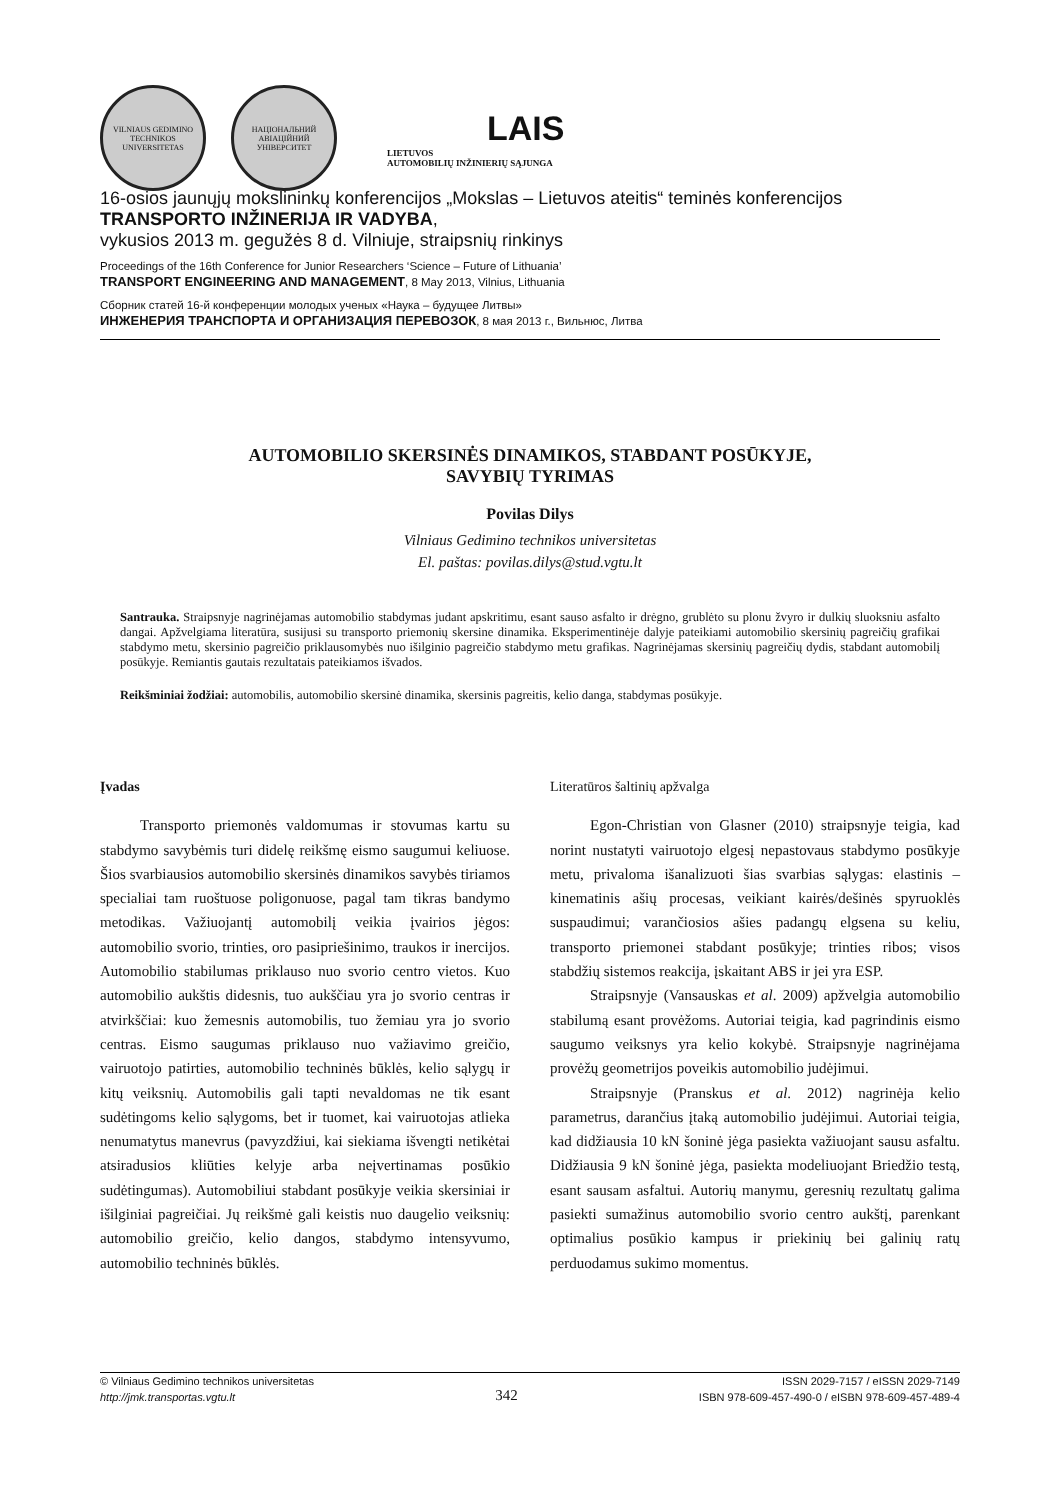VILNIAUS GEDIMINO TECHNIKOS UNIVERSITETAS
НАЦІОНАЛЬНИЙ АВІАЦІЙНИЙ УНІВЕРСИТЕТ
LAIS
LIETUVOS
AUTOMOBILIŲ INŽINIERIŲ SĄJUNGA
16-osios jaunųjų mokslininkų konferencijos „Mokslas – Lietuvos ateitis“ teminės konferencijos
TRANSPORTO INŽINERIJA IR VADYBA,
vykusios 2013 m. gegužės 8 d. Vilniuje, straipsnių rinkinys
Proceedings of the 16th Conference for Junior Researchers ‘Science – Future of Lithuania’
TRANSPORT ENGINEERING AND MANAGEMENT, 8 May 2013, Vilnius, Lithuania
Сборник статей 16-й конференции молодых ученых «Наука – будущее Литвы»
ИНЖЕНЕРИЯ ТРАНСПОРТА И ОРГАНИЗАЦИЯ ПЕРЕВОЗОК, 8 мая 2013 г., Вильнюс, Литва
AUTOMOBILIO SKERSINĖS DINAMIKOS, STABDANT POSŪKYJE,
SAVYBIŲ TYRIMAS
Povilas Dilys
Vilniaus Gedimino technikos universitetas
El. paštas: povilas.dilys@stud.vgtu.lt
Santrauka. Straipsnyje nagrinėjamas automobilio stabdymas judant apskritimu, esant sauso asfalto ir drėgno, grublėto su plonu žvyro ir dulkių sluoksniu asfalto dangai. Apžvelgiama literatūra, susijusi su transporto priemonių skersine dinamika. Eksperimentinėje dalyje pateikiami automobilio skersinių pagreičių grafikai stabdymo metu, skersinio pagreičio priklausomybės nuo išilginio pagreičio stabdymo metu grafikas. Nagrinėjamas skersinių pagreičių dydis, stabdant automobilį posūkyje. Remiantis gautais rezultatais pateikiamos išvados.
Reikšminiai žodžiai: automobilis, automobilio skersinė dinamika, skersinis pagreitis, kelio danga, stabdymas posūkyje.
Įvadas
Transporto priemonės valdomumas ir stovumas kartu su stabdymo savybėmis turi didelę reikšmę eismo saugumui keliuose. Šios svarbiausios automobilio skersinės dinamikos savybės tiriamos specialiai tam ruoštuose poligonuose, pagal tam tikras bandymo metodikas. Važiuojantį automobilį veikia įvairios jėgos: automobilio svorio, trinties, oro pasipriešinimo, traukos ir inercijos. Automobilio stabilumas priklauso nuo svorio centro vietos. Kuo automobilio aukštis didesnis, tuo aukščiau yra jo svorio centras ir atvirkščiai: kuo žemesnis automobilis, tuo žemiau yra jo svorio centras. Eismo saugumas priklauso nuo važiavimo greičio, vairuotojo patirties, automobilio techninės būklės, kelio sąlygų ir kitų veiksnių. Automobilis gali tapti nevaldomas ne tik esant sudėtingoms kelio sąlygoms, bet ir tuomet, kai vairuotojas atlieka nenumatytus manevrus (pavyzdžiui, kai siekiama išvengti netikėtai atsiradusios kliūties kelyje arba neįvertinamas posūkio sudėtingumas). Automobiliui stabdant posūkyje veikia skersiniai ir išilginiai pagreičiai. Jų reikšmė gali keistis nuo daugelio veiksnių: automobilio greičio, kelio dangos, stabdymo intensyvumo, automobilio techninės būklės.
Literatūros šaltinių apžvalga
Egon-Christian von Glasner (2010) straipsnyje teigia, kad norint nustatyti vairuotojo elgesį nepastovaus stabdymo posūkyje metu, privaloma išanalizuoti šias svarbias sąlygas: elastinis – kinematinis ašių procesas, veikiant kairės/dešinės spyruoklės suspaudimui; varančiosios ašies padangų elgsena su keliu, transporto priemonei stabdant posūkyje; trinties ribos; visos stabdžių sistemos reakcija, įskaitant ABS ir jei yra ESP.
Straipsnyje (Vansauskas et al. 2009) apžvelgia automobilio stabilumą esant provėžoms. Autoriai teigia, kad pagrindinis eismo saugumo veiksnys yra kelio kokybė. Straipsnyje nagrinėjama provėžų geometrijos poveikis automobilio judėjimui.
Straipsnyje (Pranskus et al. 2012) nagrinėja kelio parametrus, darančius įtaką automobilio judėjimui. Autoriai teigia, kad didžiausia 10 kN šoninė jėga pasiekta važiuojant sausu asfaltu. Didžiausia 9 kN šoninė jėga, pasiekta modeliuojant Briedžio testą, esant sausam asfaltui. Autorių manymu, geresnių rezultatų galima pasiekti sumažinus automobilio svorio centro aukštį, parenkant optimalius posūkio kampus ir priekinių bei galinių ratų perduodamus sukimo momentus.
© Vilniaus Gedimino technikos universitetas
http://jmk.transportas.vgtu.lt
342
ISSN 2029-7157 / eISSN 2029-7149
ISBN 978-609-457-490-0 / eISBN 978-609-457-489-4